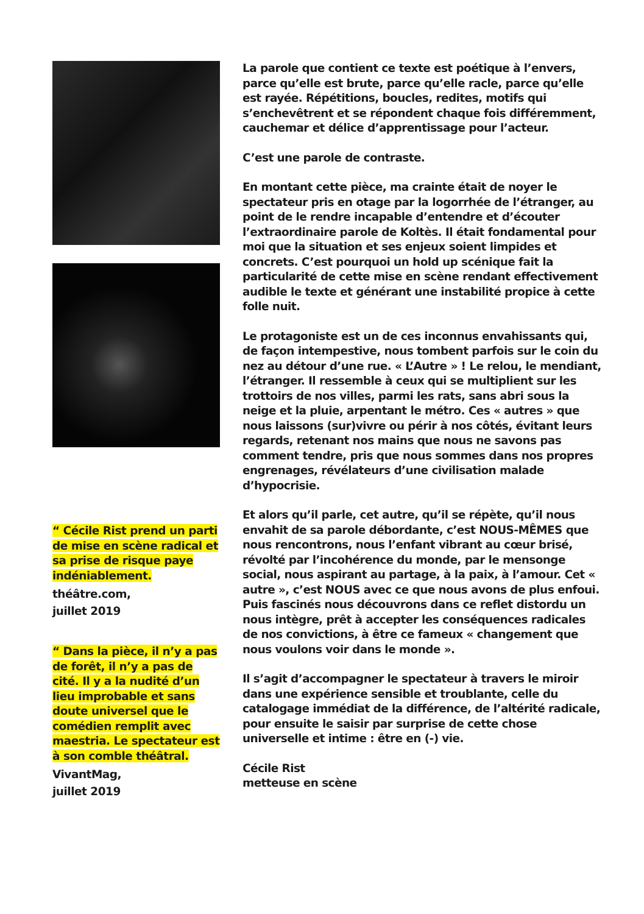“ Cécile Rist prend un parti de mise en scène radical et sa prise de risque paye indéniablement.
théâtre.com,
juillet 2019
“ Dans la pièce, il n’y a pas de forêt, il n’y a pas de cité. Il y a la nudité d’un lieu improbable et sans doute universel que le comédien remplit avec maestria. Le spectateur est à son comble théâtral.
VivantMag,
juillet 2019
La parole que contient ce texte est poétique à l’envers, parce qu’elle est brute, parce qu’elle racle, parce qu’elle est rayée. Répétitions, boucles, redites, motifs qui s’enchevêtrent et se répondent chaque fois différemment, cauchemar et délice d’apprentissage pour l’acteur.
C’est une parole de contraste.
En montant cette pièce, ma crainte était de noyer le spectateur pris en otage par la logorrhée de l’étranger, au point de le rendre incapable d’entendre et d’écouter l’extraordinaire parole de Koltès. Il était fondamental pour moi que la situation et ses enjeux soient limpides et concrets. C’est pourquoi un hold up scénique fait la particularité de cette mise en scène rendant effectivement audible le texte et générant une instabilité propice à cette folle nuit.
Le protagoniste est un de ces inconnus envahissants qui, de façon intempestive, nous tombent parfois sur le coin du nez au détour d’une rue. « L’Autre » ! Le relou, le mendiant, l’étranger. Il ressemble à ceux qui se multiplient sur les trottoirs de nos villes, parmi les rats, sans abri sous la neige et la pluie, arpentant le métro. Ces « autres » que nous laissons (sur)vivre ou périr à nos côtés, évitant leurs regards, retenant nos mains que nous ne savons pas comment tendre, pris que nous sommes dans nos propres engrenages, révélateurs d’une civilisation malade d’hypocrisie.
Et alors qu’il parle, cet autre, qu’il se répète, qu’il nous envahit de sa parole débordante, c’est NOUS-MÊMES que nous rencontrons, nous l’enfant vibrant au cœur brisé, révolté par l’incohérence du monde, par le mensonge social, nous aspirant au partage, à la paix, à l’amour. Cet « autre », c’est NOUS avec ce que nous avons de plus enfoui. Puis fascinés nous découvrons dans ce reflet distordu un nous intègre, prêt à accepter les conséquences radicales de nos convictions, à être ce fameux « changement que nous voulons voir dans le monde ».
Il s’agit d’accompagner le spectateur à travers le miroir dans une expérience sensible et troublante, celle du catalogage immédiat de la différence, de l’altérité radicale, pour ensuite le saisir par surprise de cette chose universelle et intime : être en (-) vie.
Cécile Rist
metteuse en scène